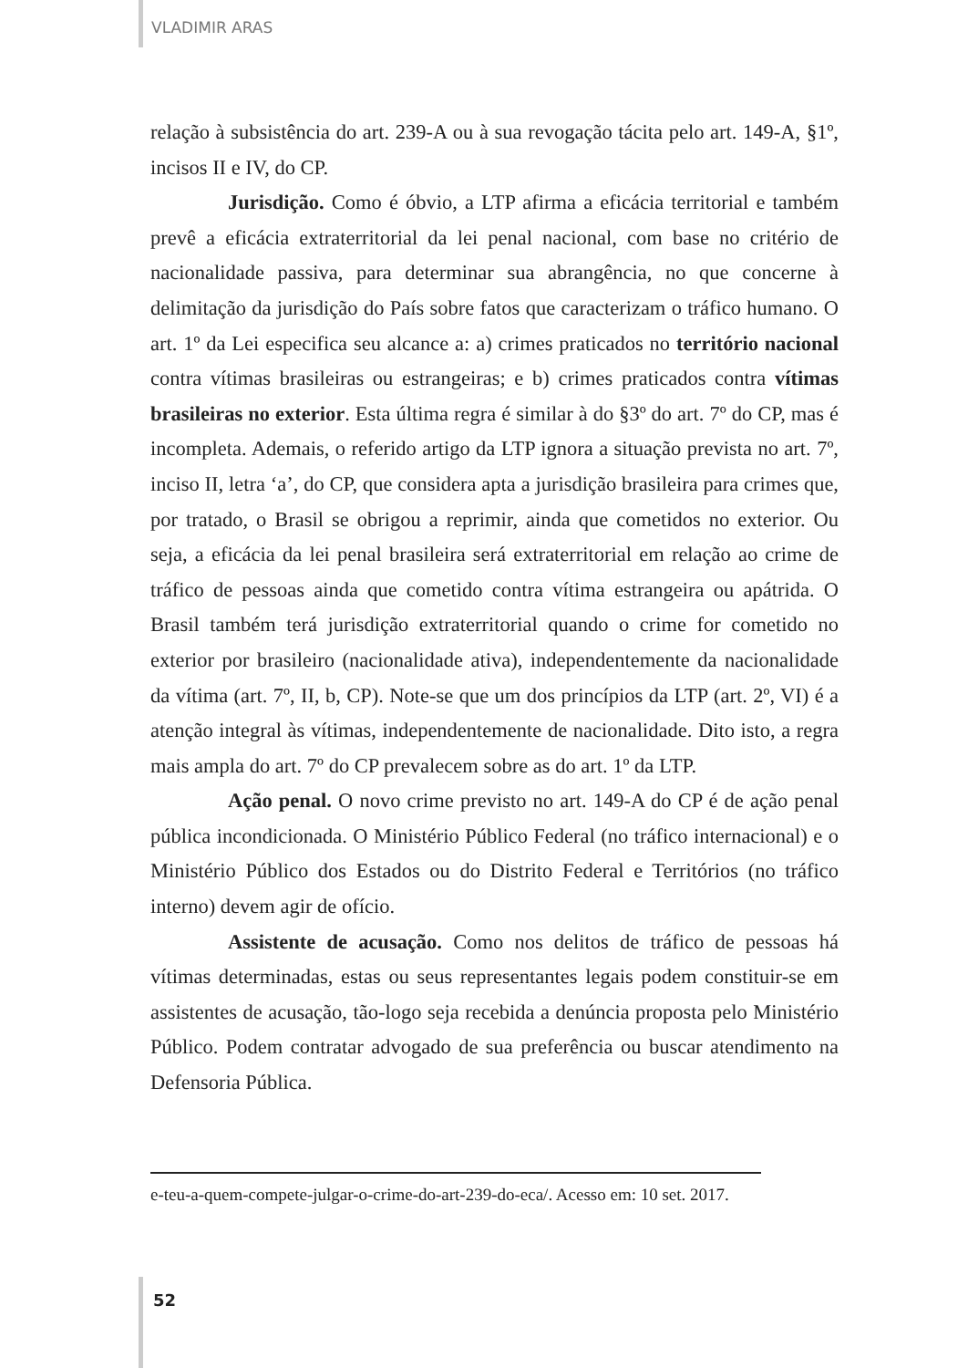VLADIMIR ARAS
relação à subsistência do art. 239-A ou à sua revogação tácita pelo art. 149-A, §1º, incisos II e IV, do CP.
Jurisdição. Como é óbvio, a LTP afirma a eficácia territorial e também prevê a eficácia extraterritorial da lei penal nacional, com base no critério de nacionalidade passiva, para determinar sua abrangência, no que concerne à delimitação da jurisdição do País sobre fatos que caracterizam o tráfico humano. O art. 1º da Lei especifica seu alcance a: a) crimes praticados no território nacional contra vítimas brasileiras ou estrangeiras; e b) crimes praticados contra vítimas brasileiras no exterior. Esta última regra é similar à do §3º do art. 7º do CP, mas é incompleta. Ademais, o referido artigo da LTP ignora a situação prevista no art. 7º, inciso II, letra ‘a’, do CP, que considera apta a jurisdição brasileira para crimes que, por tratado, o Brasil se obrigou a reprimir, ainda que cometidos no exterior. Ou seja, a eficácia da lei penal brasileira será extraterritorial em relação ao crime de tráfico de pessoas ainda que cometido contra vítima estrangeira ou apátrida. O Brasil também terá jurisdição extraterritorial quando o crime for cometido no exterior por brasileiro (nacionalidade ativa), independentemente da nacionalidade da vítima (art. 7º, II, b, CP). Note-se que um dos princípios da LTP (art. 2º, VI) é a atenção integral às vítimas, independentemente de nacionalidade. Dito isto, a regra mais ampla do art. 7º do CP prevalecem sobre as do art. 1º da LTP.
Ação penal. O novo crime previsto no art. 149-A do CP é de ação penal pública incondicionada. O Ministério Público Federal (no tráfico internacional) e o Ministério Público dos Estados ou do Distrito Federal e Territórios (no tráfico interno) devem agir de ofício.
Assistente de acusação. Como nos delitos de tráfico de pessoas há vítimas determinadas, estas ou seus representantes legais podem constituir-se em assistentes de acusação, tão-logo seja recebida a denúncia proposta pelo Ministério Público. Podem contratar advogado de sua preferência ou buscar atendimento na Defensoria Pública.
e-teu-a-quem-compete-julgar-o-crime-do-art-239-do-eca/. Acesso em: 10 set. 2017.
52